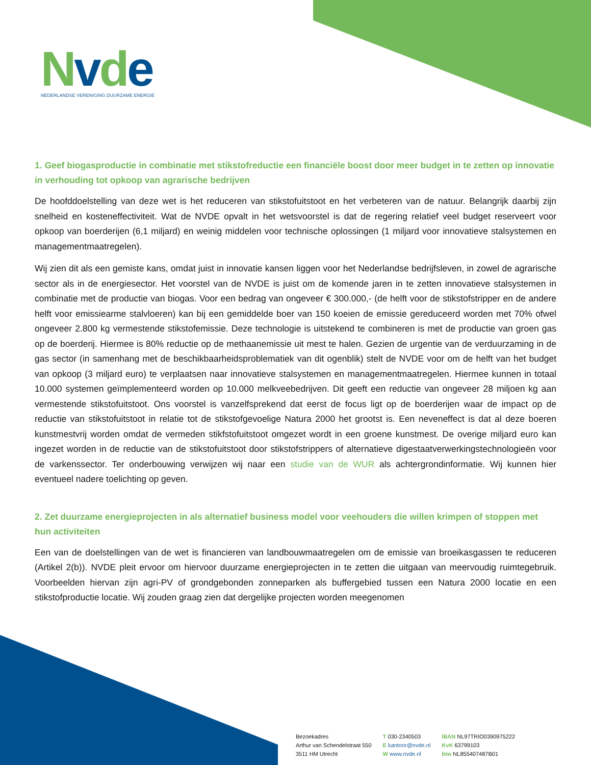Nvde
NEDERLANDSE VERENIGING DUURZAME ENERGIE
1. Geef biogasproductie in combinatie met stikstofreductie een financiële boost door meer budget in te zetten op innovatie in verhouding tot opkoop van agrarische bedrijven
De hoofddoelstelling van deze wet is het reduceren van stikstofuitstoot en het verbeteren van de natuur. Belangrijk daarbij zijn snelheid en kosteneffectiviteit. Wat de NVDE opvalt in het wetsvoorstel is dat de regering relatief veel budget reserveert voor opkoop van boerderijen (6,1 miljard) en weinig middelen voor technische oplossingen (1 miljard voor innovatieve stalsystemen en managementmaatregelen).
Wij zien dit als een gemiste kans, omdat juist in innovatie kansen liggen voor het Nederlandse bedrijfsleven, in zowel de agrarische sector als in de energiesector. Het voorstel van de NVDE is juist om de komende jaren in te zetten innovatieve stalsystemen in combinatie met de productie van biogas. Voor een bedrag van ongeveer € 300.000,- (de helft voor de stikstofstripper en de andere helft voor emissiearme stalvloeren) kan bij een gemiddelde boer van 150 koeien de emissie gereduceerd worden met 70% ofwel ongeveer 2.800 kg vermestende stikstofemissie. Deze technologie is uitstekend te combineren is met de productie van groen gas op de boerderij. Hiermee is 80% reductie op de methaanemissie uit mest te halen. Gezien de urgentie van de verduurzaming in de gas sector (in samenhang met de beschikbaarheidsproblematiek van dit ogenblik) stelt de NVDE voor om de helft van het budget van opkoop (3 miljard euro) te verplaatsen naar innovatieve stalsystemen en managementmaatregelen. Hiermee kunnen in totaal 10.000 systemen geïmplementeerd worden op 10.000 melkveebedrijven. Dit geeft een reductie van ongeveer 28 miljoen kg aan vermestende stikstofuitstoot. Ons voorstel is vanzelfsprekend dat eerst de focus ligt op de boerderijen waar de impact op de reductie van stikstofuitstoot in relatie tot de stikstofgevoelige Natura 2000 het grootst is. Een neveneffect is dat al deze boeren kunstmestvrij worden omdat de vermeden stikfstofuitstoot omgezet wordt in een groene kunstmest. De overige miljard euro kan ingezet worden in de reductie van de stikstofuitstoot door stikstofstrippers of alternatieve digestaatverwerkingstechnologieën voor de varkenssector. Ter onderbouwing verwijzen wij naar een studie van de WUR als achtergrondinformatie. Wij kunnen hier eventueel nadere toelichting op geven.
2. Zet duurzame energieprojecten in als alternatief business model voor veehouders die willen krimpen of stoppen met hun activiteiten
Een van de doelstellingen van de wet is financieren van landbouwmaatregelen om de emissie van broeikasgassen te reduceren (Artikel 2(b)). NVDE pleit ervoor om hiervoor duurzame energieprojecten in te zetten die uitgaan van meervoudig ruimtegebruik. Voorbeelden hiervan zijn agri-PV of grondgebonden zonneparken als buffergebied tussen een Natura 2000 locatie en een stikstofproductie locatie. Wij zouden graag zien dat dergelijke projecten worden meegenomen
Bezoekadres
Arthur van Schendelstraat 550
3511 HM Utrecht
T 030-2340503
E kantoor@nvde.nl
W www.nvde.nl
IBAN NL97TRIO0390975222
KvK 63799103
btw NL855407487B01